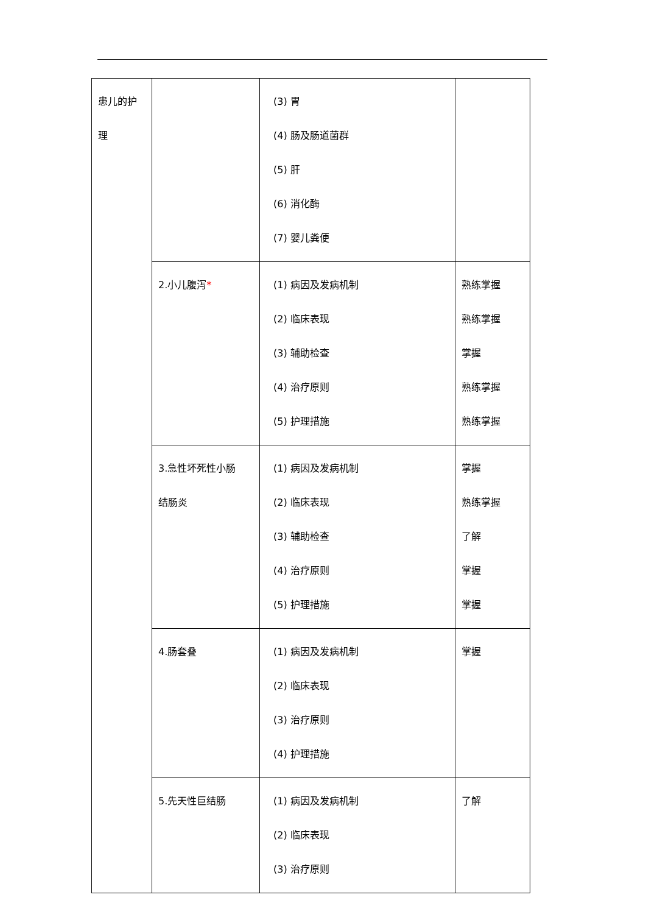| 患儿的护 理 | | (3) 胃 (4) 肠及肠道菌群 (5) 肝 (6) 消化酶 (7) 婴儿粪便 | |
| | 2.小儿腹泻 * | (1) 病因及发病机制 (2) 临床表现 (3) 辅助检查 (4) 治疗原则 (5) 护理措施 | 熟练掌握 熟练掌握 掌握 熟练掌握 熟练掌握 |
| | 3.急性坏死性小肠 结肠炎 | (1) 病因及发病机制 (2) 临床表现 (3) 辅助检查 (4) 治疗原则 (5) 护理措施 | 掌握 熟练掌握 了解 掌握 掌握 |
| | 4.肠套叠 | (1) 病因及发病机制 (2) 临床表现 (3) 治疗原则 (4) 护理措施 | 掌握 |
| | 5.先天性巨结肠 | (1) 病因及发病机制 (2) 临床表现 (3) 治疗原则 | 了解 |